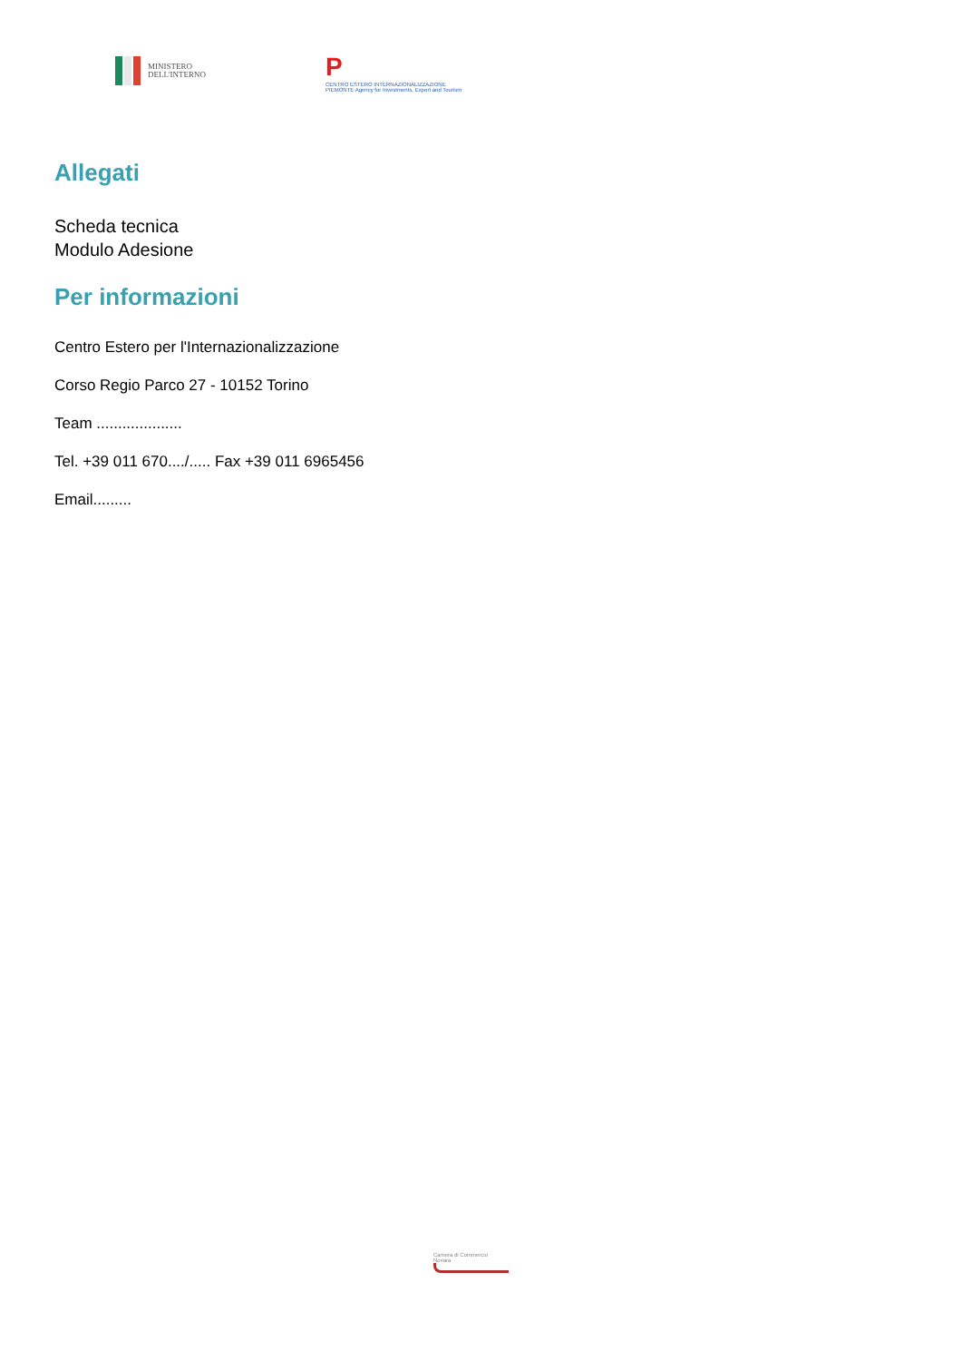MINISTERO
DELL'INTERNO
P
CENTRO ESTERO INTERNAZIONALIZZAZIONE
PIEMONTE Agency for Investments, Export and Tourism
Allegati
Scheda tecnica
Modulo Adesione
Per informazioni
Centro Estero per l'Internazionalizzazione
Corso Regio Parco 27 - 10152 Torino
Team ....................
Tel. +39 011 670..../..... Fax +39 011 6965456
Email.........
Camera di Commercio
Novara